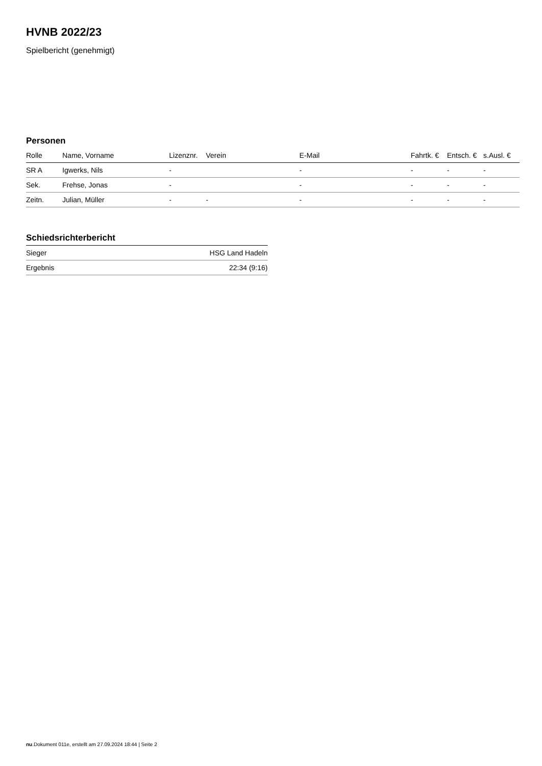HVNB 2022/23
Spielbericht (genehmigt)
Personen
| Rolle | Name, Vorname | Lizenznr. | Verein | E-Mail | Fahrtk. € | Entsch. € | s.Ausl. € |
| --- | --- | --- | --- | --- | --- | --- | --- |
| SR A | Igwerks, Nils | - | | - | - | - | - |
| Sek. | Frehse, Jonas | - | | - | - | - | - |
| Zeitn. | Julian, Müller | - | - | - | - | - | - |
Schiedsrichterbericht
| Sieger | HSG Land Hadeln |
| Ergebnis | 22:34 (9:16) |
nu.Dokument 011e, erstellt am 27.09.2024 18:44 | Seite 2